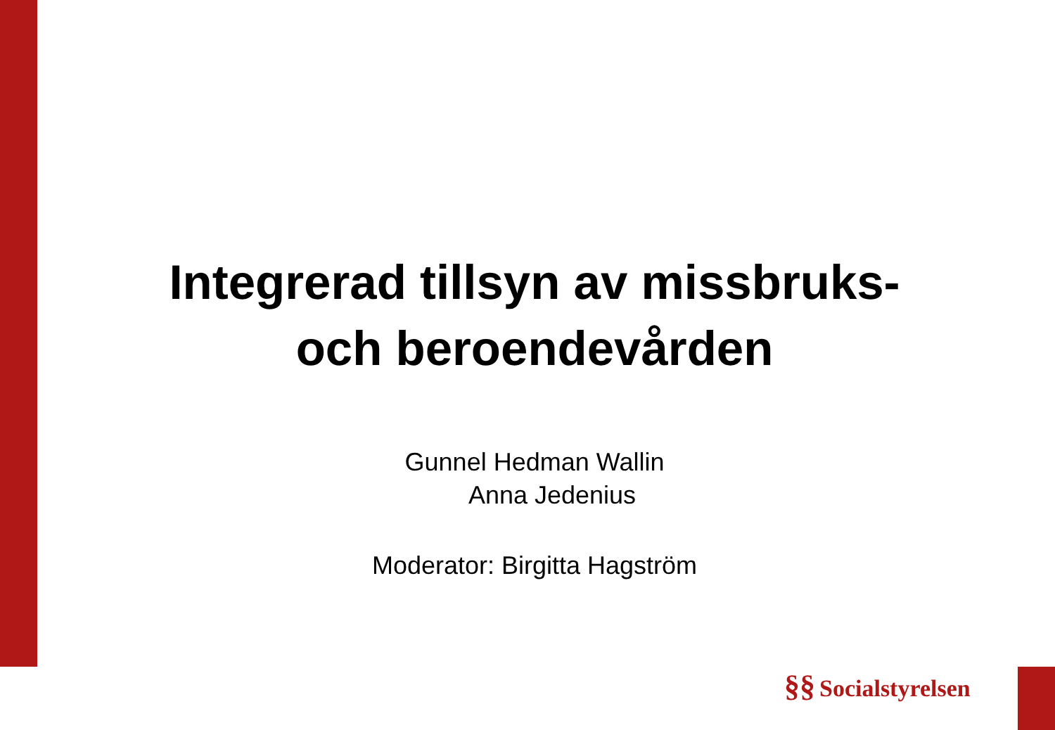Integrerad tillsyn av missbruks-
och beroendevården
Gunnel Hedman Wallin
Anna Jedenius
Moderator: Birgitta Hagström
§§ Socialstyrelsen